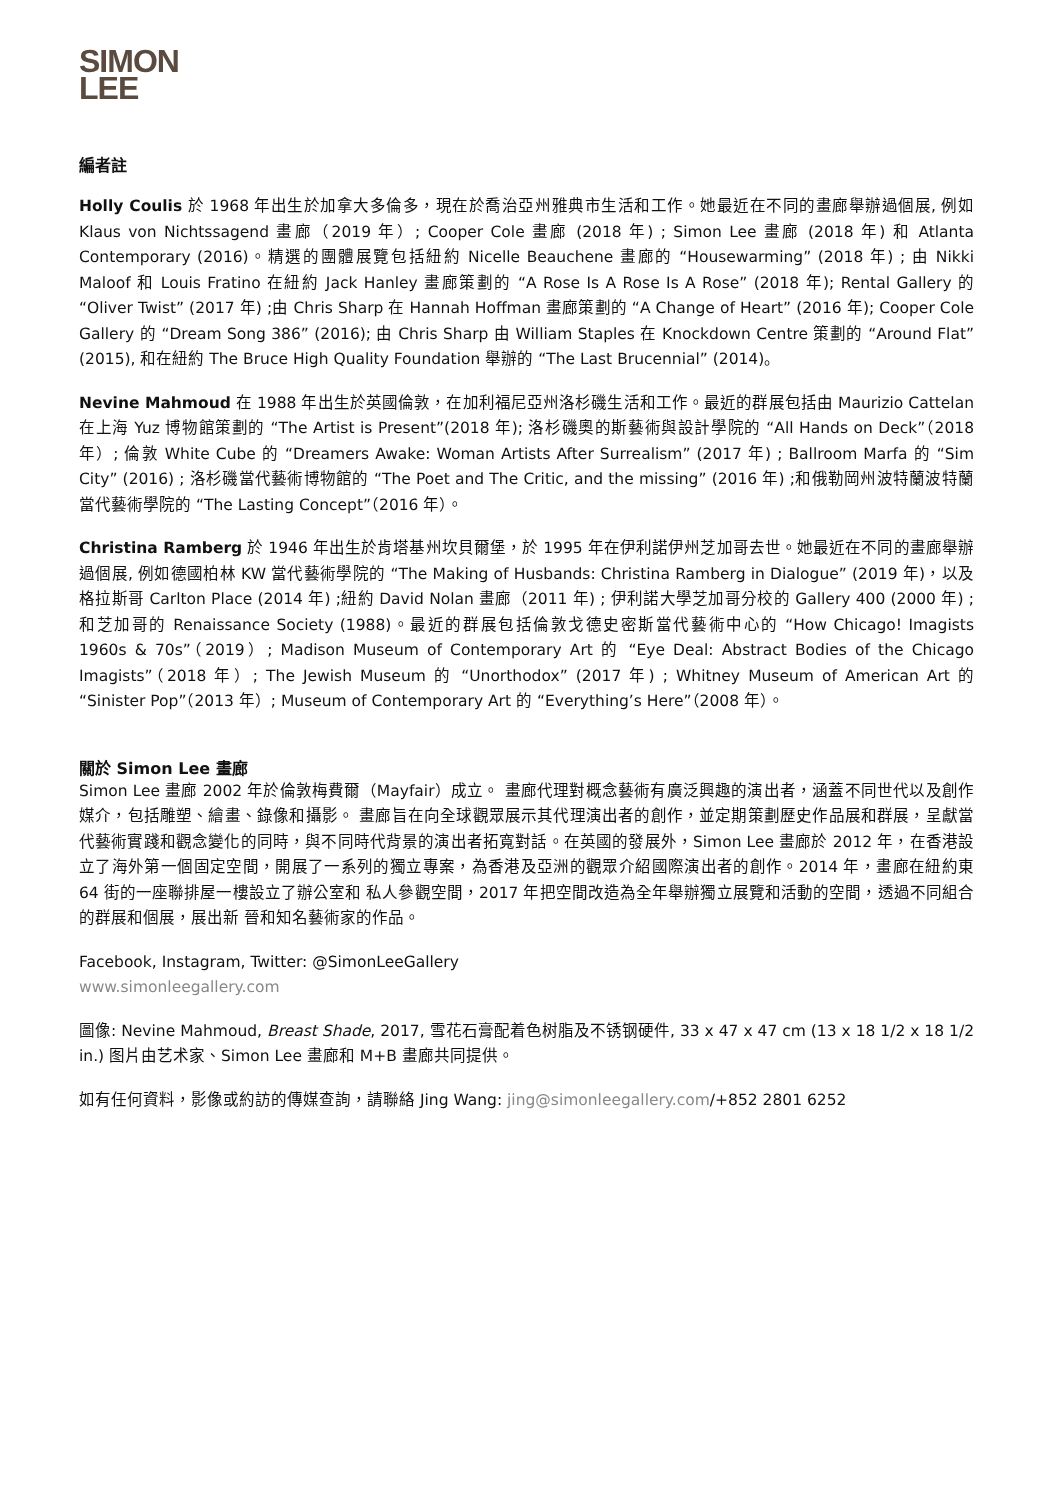SIMON
LEE
編者註
Holly Coulis 於 1968 年出生於加拿大多倫多，現在於喬治亞州雅典市生活和工作。她最近在不同的畫廊舉辦過個展, 例如 Klaus von Nichtssagend 畫廊（2019 年）; Cooper Cole 畫廊 (2018 年) ; Simon Lee 畫廊 (2018 年) 和 Atlanta Contemporary (2016)。精選的團體展覽包括紐約 Nicelle Beauchene 畫廊的 “Housewarming” (2018 年) ; 由 Nikki Maloof 和 Louis Fratino 在紐約 Jack Hanley 畫廊策劃的 “A Rose Is A Rose Is A Rose” (2018 年); Rental Gallery 的 “Oliver Twist” (2017 年) ;由 Chris Sharp 在 Hannah Hoffman 畫廊策劃的 “A Change of Heart” (2016 年); Cooper Cole Gallery 的 “Dream Song 386” (2016); 由 Chris Sharp 由 William Staples 在 Knockdown Centre 策劃的 “Around Flat” (2015), 和在紐約 The Bruce High Quality Foundation 舉辦的 “The Last Brucennial” (2014)。
Nevine Mahmoud 在 1988 年出生於英國倫敦，在加利福尼亞州洛杉磯生活和工作。最近的群展包括由 Maurizio Cattelan 在上海 Yuz 博物館策劃的 “The Artist is Present”(2018 年); 洛杉磯奧的斯藝術與設計學院的 “All Hands on Deck”（2018 年）; 倫敦 White Cube 的 “Dreamers Awake: Woman Artists After Surrealism” (2017 年) ; Ballroom Marfa 的 “Sim City” (2016) ; 洛杉磯當代藝術博物館的 “The Poet and The Critic, and the missing” (2016 年) ;和俄勒岡州波特蘭波特蘭當代藝術學院的 “The Lasting Concept”（2016 年）。
Christina Ramberg 於 1946 年出生於肯塔基州坎貝爾堡，於 1995 年在伊利諾伊州芝加哥去世。她最近在不同的畫廊舉辦過個展, 例如德國柏林 KW 當代藝術學院的 “The Making of Husbands: Christina Ramberg in Dialogue” (2019 年)，以及格拉斯哥 Carlton Place (2014 年) ;紐約 David Nolan 畫廊（2011 年) ; 伊利諾大學芝加哥分校的 Gallery 400 (2000 年) ;和芝加哥的 Renaissance Society (1988)。最近的群展包括倫敦戈德史密斯當代藝術中心的 “How Chicago! Imagists 1960s & 70s”（2019）; Madison Museum of Contemporary Art 的 “Eye Deal: Abstract Bodies of the Chicago Imagists”（2018 年）; The Jewish Museum 的 “Unorthodox” (2017 年) ; Whitney Museum of American Art 的 “Sinister Pop”（2013 年）; Museum of Contemporary Art 的 “Everything’s Here”（2008 年）。
關於 Simon Lee 畫廊
Simon Lee 畫廊 2002 年於倫敦梅費爾（Mayfair）成立。 畫廊代理對概念藝術有廣泛興趣的演出者，涵蓋不同世代以及創作媒介，包括雕塑、繪畫、錄像和攝影。 畫廊旨在向全球觀眾展示其代理演出者的創作，並定期策劃歷史作品展和群展，呈獻當代藝術實踐和觀念變化的同時，與不同時代背景的演出者拓寬對話。在英國的發展外，Simon Lee 畫廊於 2012 年，在香港設立了海外第一個固定空間，開展了一系列的獨立專案，為香港及亞洲的觀眾介紹國際演出者的創作。2014 年，畫廊在紐約東 64 街的一座聯排屋一樓設立了辦公室和 私人參觀空間，2017 年把空間改造為全年舉辦獨立展覽和活動的空間，透過不同組合的群展和個展，展出新 晉和知名藝術家的作品。
Facebook, Instagram, Twitter: @SimonLeeGallery
www.simonleegallery.com
圖像: Nevine Mahmoud, Breast Shade, 2017, 雪花石膏配着色树脂及不锈钢硬件, 33 x 47 x 47 cm (13 x 18 1/2 x 18 1/2 in.) 图片由艺术家、Simon Lee 畫廊和 M+B 畫廊共同提供。
如有任何資料，影像或約訪的傳媒查詢，請聯絡 Jing Wang: jing@simonleegallery.com/+852 2801 6252